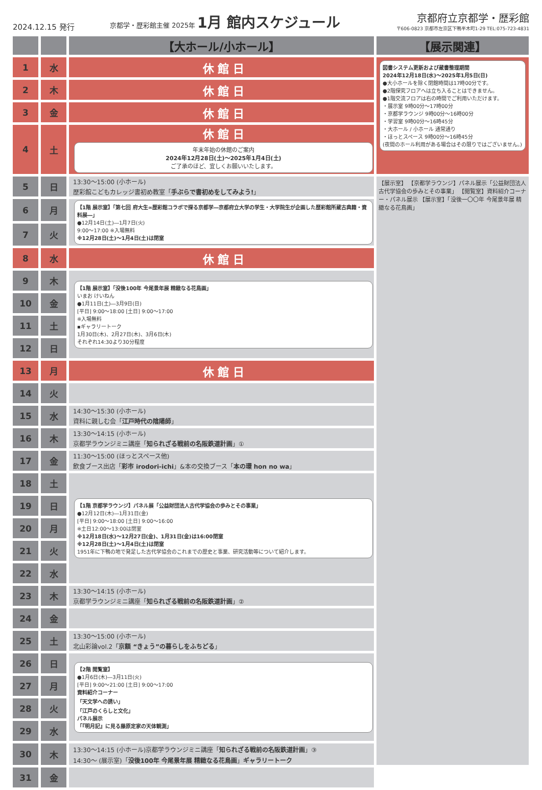2024.12.15 発行
京都学・歴彩館主催 2025年 1月 館内スケジュール
京都府立京都学・歴彩館
〒606-0823 京都市左京区下鴨半木町1-29 TEL:075-723-4831
| | | 【大ホール/小ホール】 | 【展示関連】 |
| --- | --- | --- | --- |
| 1 | 水 | 休 館 日 | 図書システム更新および蔵書整理期間 2024年12月18日(水)～2025年1月5日(日) ●大小ホールを除く閉館時間は17時00分です。 ●2階探究フロアへは立ち入ることはできません。 ●1階交流フロアは右の時間でご利用いただけます。 ・展示室 9時00分～17時00分 ・京都学ラウンジ 9時00分～16時00分 ・学習室 9時00分～16時45分 ・大ホール / 小ホール 通常通り ・ほっとスペース 9時00分～16時45分 (夜間のホール利用がある場合はその限りではございません。) |
| 2 | 木 | 休 館 日 | |
| 3 | 金 | 休 館 日 | |
| 4 | 土 | 休 館 日 年末年始の休館のご案内 2024年12月28日(土)～2025年1月4日(土) ご了承のほど、宜しくお願いいたします。 | |
| 5 | 日 | 13:30～15:00 (小ホール) 歴彩館こどもカレッジ書初め教室「 手ぶらで書初めをしてみよう! 」 | 【展示室】 【京都学ラウンジ】パネル展示「公益財団法人古代学協会の歩みとその事業」 【閲覧室】資料紹介コーナー・パネル展示 【展示室】「没後一〇〇年 今尾景年展 精緻なる花鳥画」 |
| 6 | 月 | 【1階 展示室】「第七回 府大生∞歴彩館コラボで探る京都学―京都府立大学の学生・大学院生が企画した歴彩館所蔵古典籍・資料展―」 ●12月14日(土)―1月7日(火) 9:00～17:00 ※入場無料 ※12月28日(土)～1月4日(土)は閉室 | |
| 7 | 火 | | |
| 8 | 水 | 休 館 日 | |
| 9 | 木 | 【1階 展示室】「没後100年 今尾景年展 精緻なる花鳥画」 いまお けいねん ●1月11日(土)―3月9日(日) [平日] 9:00～18:00 [土日] 9:00～17:00 ※入場無料 ▪ギャラリートーク 1月30日(木)、2月27日(木)、3月6日(木) それぞれ14:30より30分程度 | |
| 10 | 金 | | |
| 11 | 土 | | |
| 12 | 日 | | |
| 13 | 月 | 休 館 日 | |
| 14 | 火 | | |
| 15 | 水 | 14:30～15:30 (小ホール) 資料に親しむ会「 江戸時代の陰陽師 」 | |
| 16 | 木 | 13:30～14:15 (小ホール) 京都学ラウンジミニ講座「 知られざる戦前の名阪鉄道計画 」① | |
| 17 | 金 | 11:30～15:00 (ほっとスペース他) 飲食ブース出店「 彩市 irodori-ichi 」&本の交換ブース「 本の環 hon no wa 」 | |
| 18 | 土 | 【1階 京都学ラウンジ】パネル展「公益財団法人古代学協会の歩みとその事業」 ●12月12日(木)―1月31日(金) [平日] 9:00～18:00 [土日] 9:00～16:00 ※土日12:00～13:00は閉室 ※12月18日(水)～12月27日(金)、1月31日(金)は16:00閉室 ※12月28日(土)～1月4日(土)は閉室 1951年に下鴨の地で発足した古代学協会のこれまでの歴史と事業、研究活動等について紹介します。 | |
| 19 | 日 | | |
| 20 | 月 | | |
| 21 | 火 | | |
| 22 | 水 | | |
| 23 | 木 | 13:30～14:15 (小ホール) 京都学ラウンジミニ講座「 知られざる戦前の名阪鉄道計画 」② | |
| 24 | 金 | | |
| 25 | 土 | 13:30～15:00 (小ホール) 北山彩論vol.2「 京額 “きょう”の暮らしをふちどる 」 | |
| 26 | 日 | 【2階 閲覧室】 ●1月6日(木)―3月11日(火) [平日] 9:00～21:00 [土日] 9:00～17:00 資料紹介コーナー 「天文学への誘い」 「江戸のくらしと文化」 パネル展示 「『明月記』に見る藤原定家の天体観測」 | |
| 27 | 月 | | |
| 28 | 火 | | |
| 29 | 水 | | |
| 30 | 木 | 13:30～14:15 (小ホール)京都学ラウンジミニ講座「 知られざる戦前の名阪鉄道計画 」③ 14:30～ (展示室)「 没後100年 今尾景年展 精緻なる花鳥画 」 ギャラリートーク | |
| 31 | 金 | | |